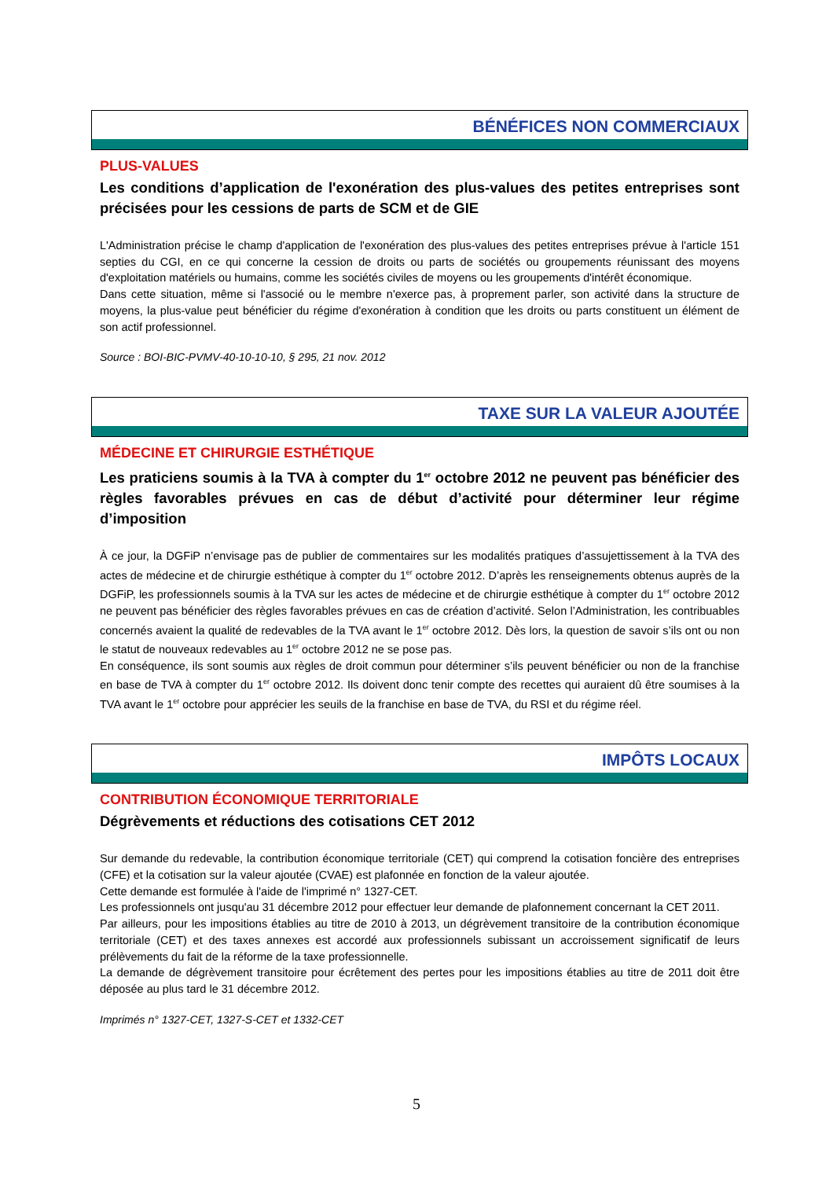BÉNÉFICES NON COMMERCIAUX
PLUS-VALUES
Les conditions d’application de l'exonération des plus-values des petites entreprises sont précisées pour les cessions de parts de SCM et de GIE
L'Administration précise le champ d'application de l'exonération des plus-values des petites entreprises prévue à l'article 151 septies du CGI, en ce qui concerne la cession de droits ou parts de sociétés ou groupements réunissant des moyens d'exploitation matériels ou humains, comme les sociétés civiles de moyens ou les groupements d'intérêt économique.
Dans cette situation, même si l'associé ou le membre n'exerce pas, à proprement parler, son activité dans la structure de moyens, la plus-value peut bénéficier du régime d'exonération à condition que les droits ou parts constituent un élément de son actif professionnel.
Source : BOI-BIC-PVMV-40-10-10-10, § 295, 21 nov. 2012
TAXE SUR LA VALEUR AJOUTÉE
MÉDECINE ET CHIRURGIE ESTHÉTIQUE
Les praticiens soumis à la TVA à compter du 1<sup>er</sup> octobre 2012 ne peuvent pas bénéficier des règles favorables prévues en cas de début d’activité pour déterminer leur régime d’imposition
À ce jour, la DGFiP n’envisage pas de publier de commentaires sur les modalités pratiques d’assujettissement à la TVA des actes de médecine et de chirurgie esthétique à compter du 1<sup>er</sup> octobre 2012. D’après les renseignements obtenus auprès de la DGFiP, les professionnels soumis à la TVA sur les actes de médecine et de chirurgie esthétique à compter du 1<sup>er</sup> octobre 2012 ne peuvent pas bénéficier des règles favorables prévues en cas de création d’activité. Selon l’Administration, les contribuables concernés avaient la qualité de redevables de la TVA avant le 1<sup>er</sup> octobre 2012. Dès lors, la question de savoir s’ils ont ou non le statut de nouveaux redevables au 1<sup>er</sup> octobre 2012 ne se pose pas.
En conséquence, ils sont soumis aux règles de droit commun pour déterminer s’ils peuvent bénéficier ou non de la franchise en base de TVA à compter du 1<sup>er</sup> octobre 2012. Ils doivent donc tenir compte des recettes qui auraient dû être soumises à la TVA avant le 1<sup>er</sup> octobre pour apprécier les seuils de la franchise en base de TVA, du RSI et du régime réel.
IMPÔTS LOCAUX
CONTRIBUTION ÉCONOMIQUE TERRITORIALE
Dégrèvements et réductions des cotisations CET 2012
Sur demande du redevable, la contribution économique territoriale (CET) qui comprend la cotisation foncière des entreprises (CFE) et la cotisation sur la valeur ajoutée (CVAE) est plafonnée en fonction de la valeur ajoutée.
Cette demande est formulée à l'aide de l'imprimé n° 1327-CET.
Les professionnels ont jusqu'au 31 décembre 2012 pour effectuer leur demande de plafonnement concernant la CET 2011.
Par ailleurs, pour les impositions établies au titre de 2010 à 2013, un dégrèvement transitoire de la contribution économique territoriale (CET) et des taxes annexes est accordé aux professionnels subissant un accroissement significatif de leurs prélèvements du fait de la réforme de la taxe professionnelle.
La demande de dégrèvement transitoire pour écrêtement des pertes pour les impositions établies au titre de 2011 doit être déposée au plus tard le 31 décembre 2012.
Imprimés n° 1327-CET, 1327-S-CET et 1332-CET
5